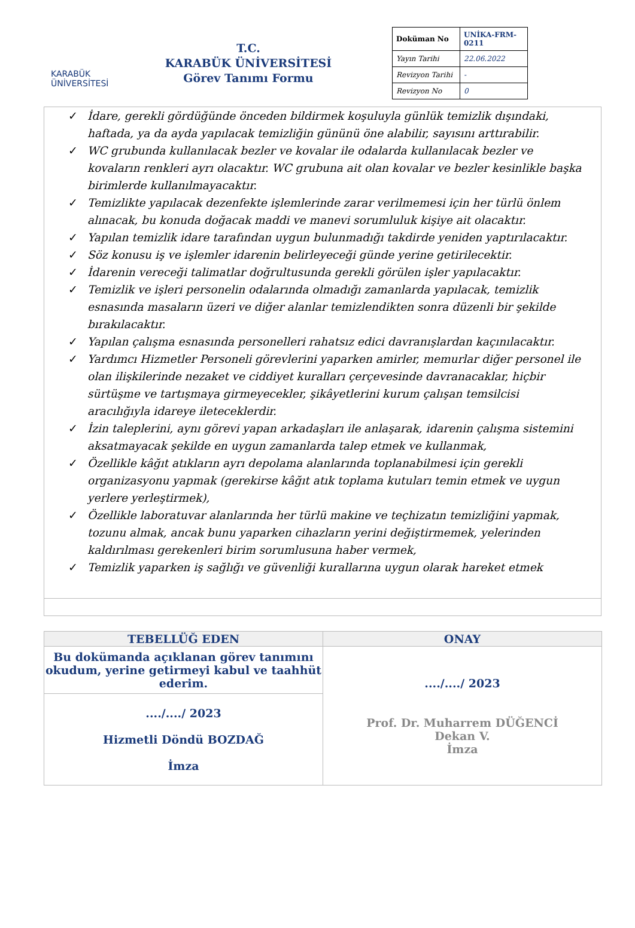KARABÜK
ÜNİVERSİTESİ
T.C.
KARABÜK ÜNİVERSİTESİ
Görev Tanımı Formu
| Doküman No | UNİKA-FRM-0211 |
| Yayın Tarihi | 22.06.2022 |
| Revizyon Tarihi | - |
| Revizyon No | 0 |
✓ İdare, gerekli gördüğünde önceden bildirmek koşuluyla günlük temizlik dışındaki, haftada, ya da ayda yapılacak temizliğin gününü öne alabilir, sayısını arttırabilir.
✓ WC grubunda kullanılacak bezler ve kovalar ile odalarda kullanılacak bezler ve kovaların renkleri ayrı olacaktır. WC grubuna ait olan kovalar ve bezler kesinlikle başka birimlerde kullanılmayacaktır.
✓ Temizlikte yapılacak dezenfekte işlemlerinde zarar verilmemesi için her türlü önlem alınacak, bu konuda doğacak maddi ve manevi sorumluluk kişiye ait olacaktır.
✓ Yapılan temizlik idare tarafından uygun bulunmadığı takdirde yeniden yaptırılacaktır.
✓ Söz konusu iş ve işlemler idarenin belirleyeceği günde yerine getirilecektir.
✓ İdarenin vereceği talimatlar doğrultusunda gerekli görülen işler yapılacaktır.
✓ Temizlik ve işleri personelin odalarında olmadığı zamanlarda yapılacak, temizlik esnasında masaların üzeri ve diğer alanlar temizlendikten sonra düzenli bir şekilde bırakılacaktır.
✓ Yapılan çalışma esnasında personelleri rahatsız edici davranışlardan kaçınılacaktır.
✓ Yardımcı Hizmetler Personeli görevlerini yaparken amirler, memurlar diğer personel ile olan ilişkilerinde nezaket ve ciddiyet kuralları çerçevesinde davranacaklar, hiçbir sürtüşme ve tartışmaya girmeyecekler, şikâyetlerini kurum çalışan temsilcisi aracılığıyla idareye ileteceklerdir.
✓ İzin taleplerini, aynı görevi yapan arkadaşları ile anlaşarak, idarenin çalışma sistemini aksatmayacak şekilde en uygun zamanlarda talep etmek ve kullanmak,
✓ Özellikle kâğıt atıkların ayrı depolama alanlarında toplanabilmesi için gerekli organizasyonu yapmak (gerekirse kâğıt atık toplama kutuları temin etmek ve uygun yerlere yerleştirmek),
✓ Özellikle laboratuvar alanlarında her türlü makine ve teçhizatın temizliğini yapmak, tozunu almak, ancak bunu yaparken cihazların yerini değiştirmemek, yelerinden kaldırılması gerekenleri birim sorumlusuna haber vermek,
✓ Temizlik yaparken iş sağlığı ve güvenliği kurallarına uygun olarak hareket etmek
| TEBELLÜĞ EDEN | ONAY |
| --- | --- |
| Bu dokümanda açıklanan görev tanımını okudum, yerine getirmeyi kabul ve taahhüt ederim. | ..../..../ 2023 Prof. Dr. Muharrem DÜĞENCİ Dekan V. İmza |
| ..../..../ 2023 Hizmetli Döndü BOZDAĞ İmza | |